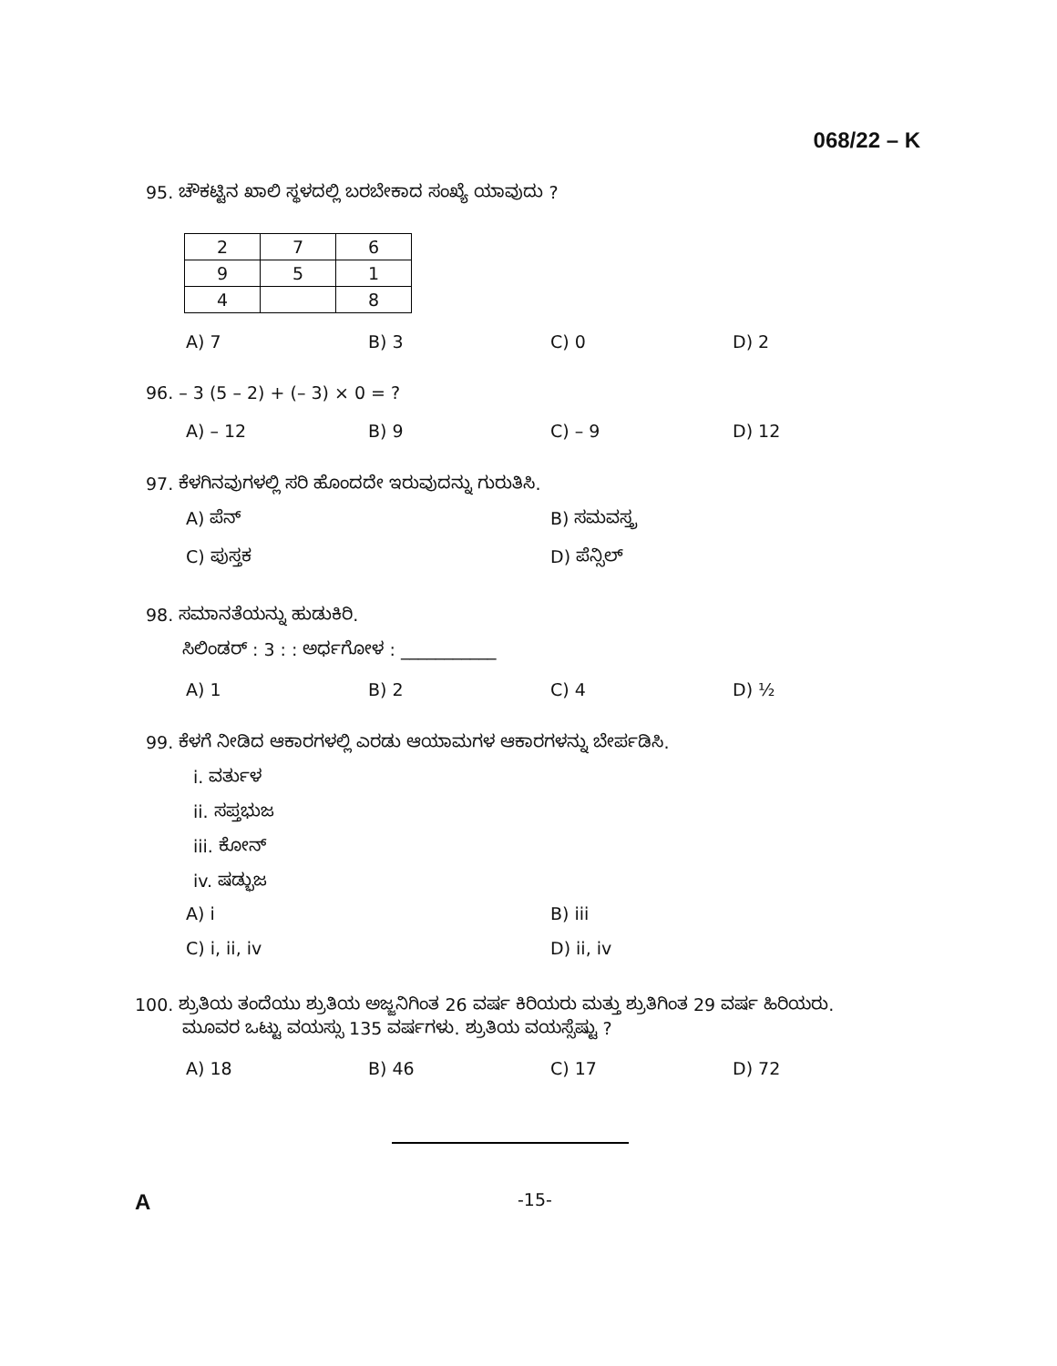068/22 – K
95. ಚೌಕಟ್ಟಿನ ಖಾಲಿ ಸ್ಥಳದಲ್ಲಿ ಬರಬೇಕಾದ ಸಂಖ್ಯೆ ಯಾವುದು ?
| 2 | 7 | 6 |
| 9 | 5 | 1 |
| 4 | | 8 |
A) 7 B) 3 C) 0 D) 2
96. – 3 (5 – 2) + (– 3) × 0 = ?
A) – 12 B) 9 C) – 9 D) 12
97. ಕೆಳಗಿನವುಗಳಲ್ಲಿ ಸರಿ ಹೊಂದದೇ ಇರುವುದನ್ನು ಗುರುತಿಸಿ.
A) ಪೆನ್
B) ಸಮವಸ್ತ್ರ
C) ಪುಸ್ತಕ
D) ಪೆನ್ಸಿಲ್
98. ಸಮಾನತೆಯನ್ನು ಹುಡುಕಿರಿ.
ಸಿಲಿಂಡರ್ : 3 : : ಅರ್ಧಗೋಳ : ___________
A) 1 B) 2 C) 4 D) ½
99. ಕೆಳಗೆ ನೀಡಿದ ಆಕಾರಗಳಲ್ಲಿ ಎರಡು ಆಯಾಮಗಳ ಆಕಾರಗಳನ್ನು ಬೇರ್ಪಡಿಸಿ.
i. ವರ್ತುಳ
ii. ಸಪ್ತಭುಜ
iii. ಕೋನ್
iv. ಷಡ್ಭುಜ
A) i
B) iii
C) i, ii, iv
D) ii, iv
100. ಶ್ರುತಿಯ ತಂದೆಯು ಶ್ರುತಿಯ ಅಜ್ಜನಿಗಿಂತ 26 ವರ್ಷ ಕಿರಿಯರು ಮತ್ತು ಶ್ರುತಿಗಿಂತ 29 ವರ್ಷ ಹಿರಿಯರು.
ಮೂವರ ಒಟ್ಟು ವಯಸ್ಸು 135 ವರ್ಷಗಳು. ಶ್ರುತಿಯ ವಯಸ್ಸೆಷ್ಟು ?
A) 18 B) 46 C) 17 D) 72
A
-15-